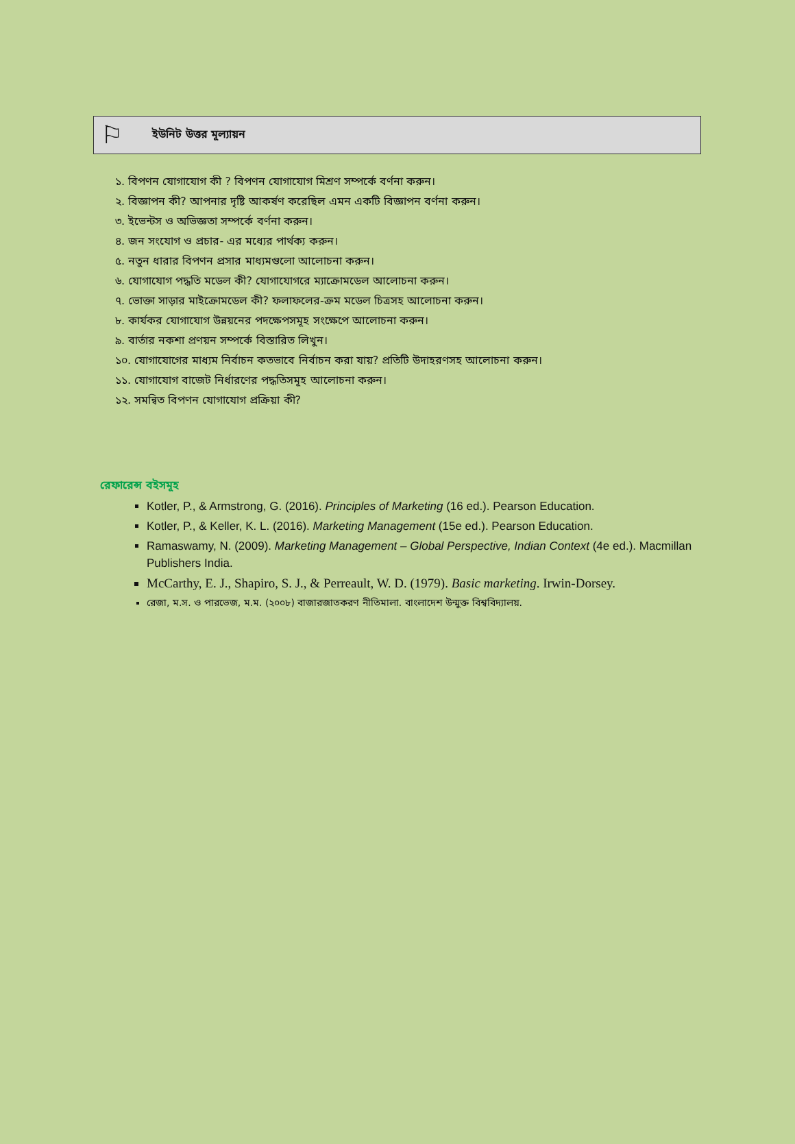⚐
ইউনিট উত্তর মূল্যায়ন
১. বিপণন যোগাযোগ কী ? বিপণন যোগাযোগ মিশ্রণ সম্পর্কে বর্ণনা করুন।
২. বিজ্ঞাপন কী? আপনার দৃষ্টি আকর্ষণ করেছিল এমন একটি বিজ্ঞাপন বর্ণনা করুন।
৩. ইভেন্টস ও অভিজ্ঞতা সম্পর্কে বর্ণনা করুন।
৪. জন সংযোগ ও প্রচার- এর মধ্যের পার্থক্য করুন।
৫. নতুন ধারার বিপণন প্রসার মাধ্যমগুলো আলোচনা করুন।
৬. যোগাযোগ পদ্ধতি মডেল কী? যোগাযোগরে ম্যাক্রোমডেল আলোচনা করুন।
৭. ভোক্তা সাড়ার মাইক্রোমডেল কী? ফলাফলের-ক্রম মডেল চিত্রসহ আলোচনা করুন।
৮. কার্যকর যোগাযোগ উন্নয়নের পদক্ষেপসমূহ সংক্ষেপে আলোচনা করুন।
৯. বার্তার নকশা প্রণয়ন সম্পর্কে বিস্তারিত লিখুন।
১০. যোগাযোগের মাধ্যম নির্বাচন কতভাবে নির্বাচন করা যায়? প্রতিটি উদাহরণসহ আলোচনা করুন।
১১. যোগাযোগ বাজেট নির্ধারণের পদ্ধতিসমূহ আলোচনা করুন।
১২. সমন্বিত বিপণন যোগাযোগ প্রক্রিয়া কী?
রেফারেন্স বইসমূহ
Kotler, P., & Armstrong, G. (2016). Principles of Marketing (16 ed.). Pearson Education.
Kotler, P., & Keller, K. L. (2016). Marketing Management (15e ed.). Pearson Education.
Ramaswamy, N. (2009). Marketing Management – Global Perspective, Indian Context (4e ed.). Macmillan Publishers India.
McCarthy, E. J., Shapiro, S. J., & Perreault, W. D. (1979). Basic marketing. Irwin-Dorsey.
রেজা, ম.স. ও পারভেজ, ম.ম. (২০০৮) বাজারজাতকরণ নীতিমালা. বাংলাদেশ উন্মুক্ত বিশ্ববিদ্যালয়.